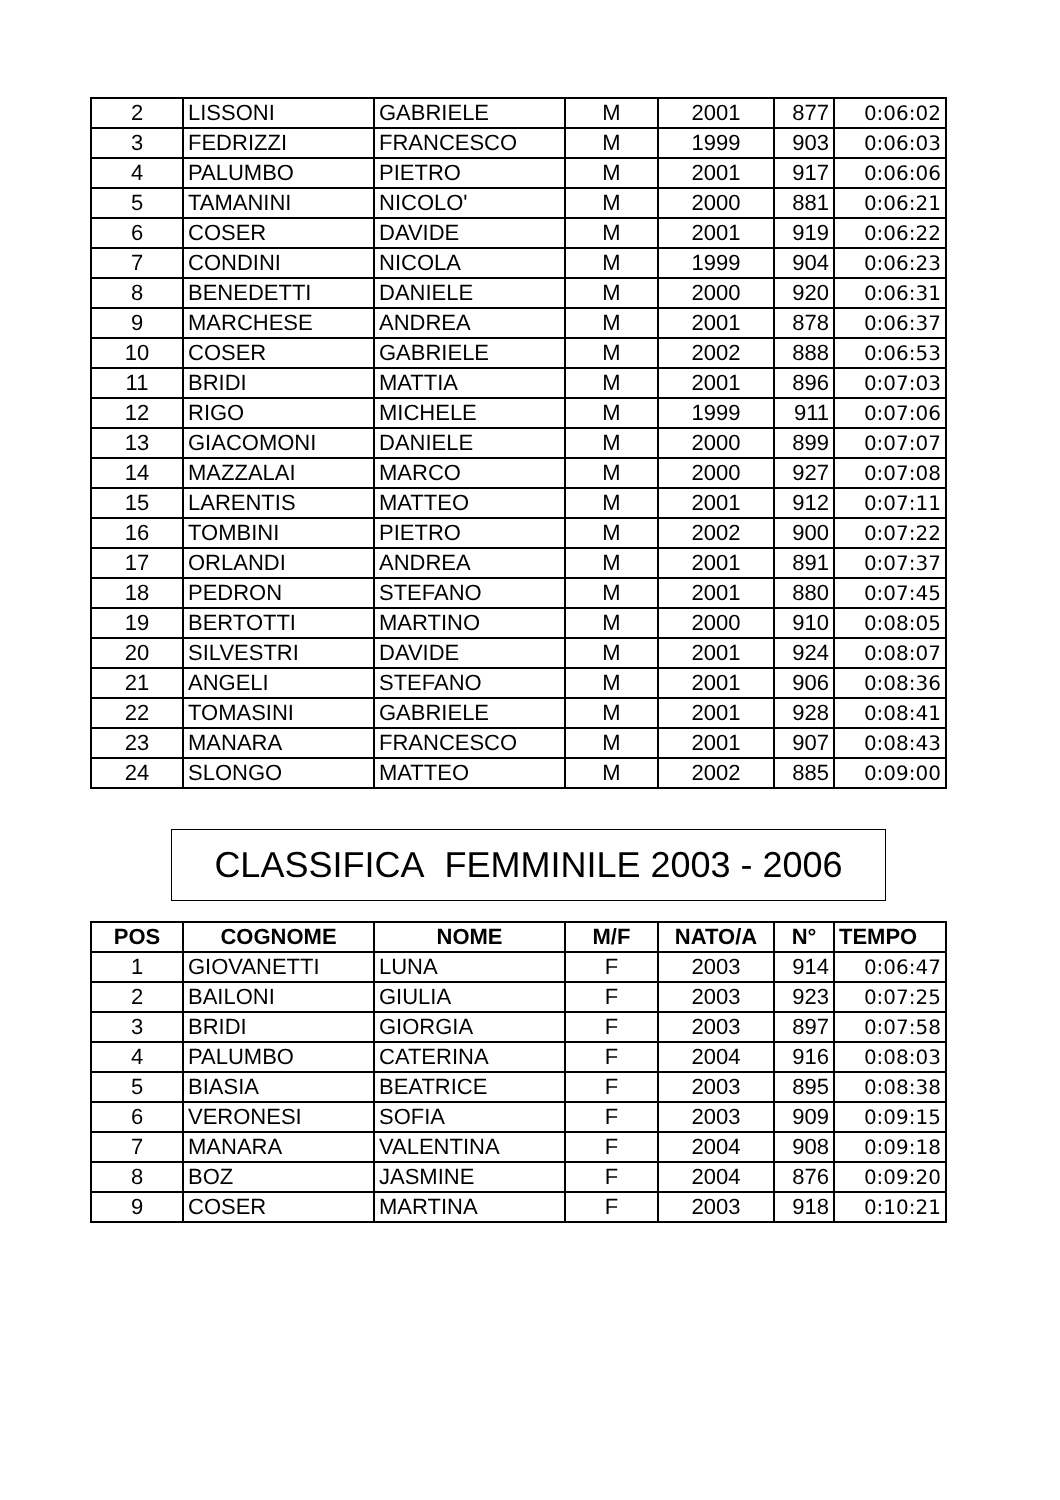| 2 | LISSONI | GABRIELE | M | 2001 | 877 | 0:06:02 |
| 3 | FEDRIZZI | FRANCESCO | M | 1999 | 903 | 0:06:03 |
| 4 | PALUMBO | PIETRO | M | 2001 | 917 | 0:06:06 |
| 5 | TAMANINI | NICOLO' | M | 2000 | 881 | 0:06:21 |
| 6 | COSER | DAVIDE | M | 2001 | 919 | 0:06:22 |
| 7 | CONDINI | NICOLA | M | 1999 | 904 | 0:06:23 |
| 8 | BENEDETTI | DANIELE | M | 2000 | 920 | 0:06:31 |
| 9 | MARCHESE | ANDREA | M | 2001 | 878 | 0:06:37 |
| 10 | COSER | GABRIELE | M | 2002 | 888 | 0:06:53 |
| 11 | BRIDI | MATTIA | M | 2001 | 896 | 0:07:03 |
| 12 | RIGO | MICHELE | M | 1999 | 911 | 0:07:06 |
| 13 | GIACOMONI | DANIELE | M | 2000 | 899 | 0:07:07 |
| 14 | MAZZALAI | MARCO | M | 2000 | 927 | 0:07:08 |
| 15 | LARENTIS | MATTEO | M | 2001 | 912 | 0:07:11 |
| 16 | TOMBINI | PIETRO | M | 2002 | 900 | 0:07:22 |
| 17 | ORLANDI | ANDREA | M | 2001 | 891 | 0:07:37 |
| 18 | PEDRON | STEFANO | M | 2001 | 880 | 0:07:45 |
| 19 | BERTOTTI | MARTINO | M | 2000 | 910 | 0:08:05 |
| 20 | SILVESTRI | DAVIDE | M | 2001 | 924 | 0:08:07 |
| 21 | ANGELI | STEFANO | M | 2001 | 906 | 0:08:36 |
| 22 | TOMASINI | GABRIELE | M | 2001 | 928 | 0:08:41 |
| 23 | MANARA | FRANCESCO | M | 2001 | 907 | 0:08:43 |
| 24 | SLONGO | MATTEO | M | 2002 | 885 | 0:09:00 |
CLASSIFICA FEMMINILE 2003 - 2006
| POS | COGNOME | NOME | M/F | NATO/A | N° | TEMPO |
| --- | --- | --- | --- | --- | --- | --- |
| 1 | GIOVANETTI | LUNA | F | 2003 | 914 | 0:06:47 |
| 2 | BAILONI | GIULIA | F | 2003 | 923 | 0:07:25 |
| 3 | BRIDI | GIORGIA | F | 2003 | 897 | 0:07:58 |
| 4 | PALUMBO | CATERINA | F | 2004 | 916 | 0:08:03 |
| 5 | BIASIA | BEATRICE | F | 2003 | 895 | 0:08:38 |
| 6 | VERONESI | SOFIA | F | 2003 | 909 | 0:09:15 |
| 7 | MANARA | VALENTINA | F | 2004 | 908 | 0:09:18 |
| 8 | BOZ | JASMINE | F | 2004 | 876 | 0:09:20 |
| 9 | COSER | MARTINA | F | 2003 | 918 | 0:10:21 |